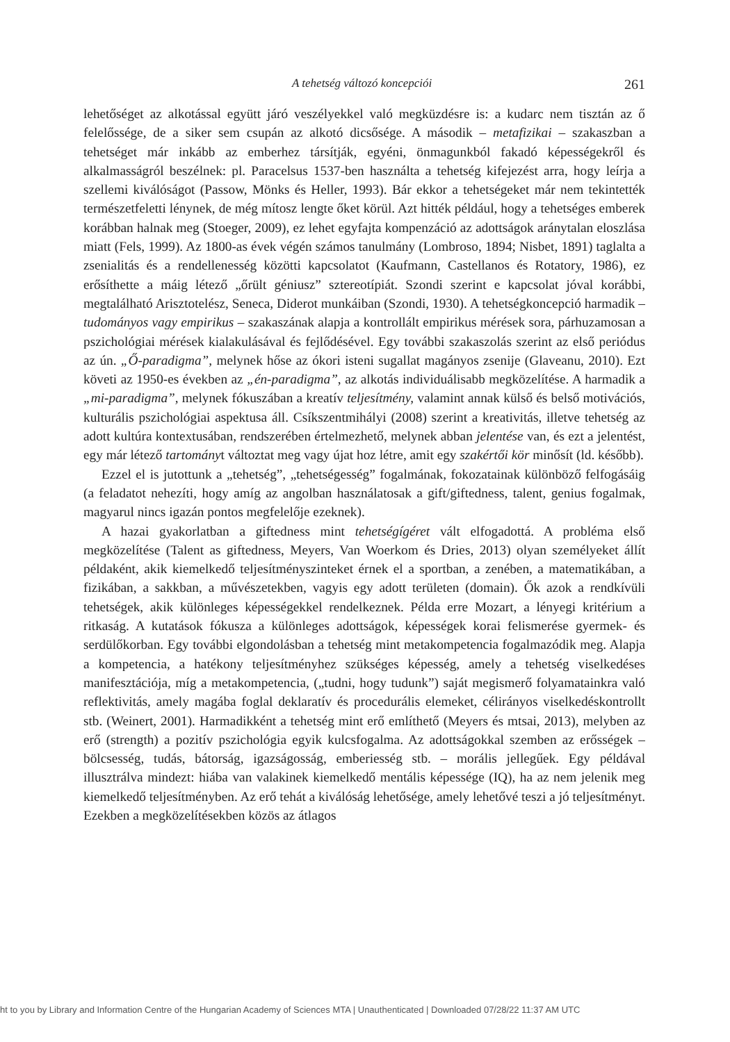A tehetség változó koncepciói 261
lehetőséget az alkotással együtt járó veszélyekkel való megküzdésre is: a kudarc nem tisztán az ő felelőssége, de a siker sem csupán az alkotó dicsősége. A második – metafizikai – szakaszban a tehetséget már inkább az emberhez társítják, egyéni, önmagunkból fakadó képességekről és alkalmasságról beszélnek: pl. Paracelsus 1537-ben használta a tehetség kifejezést arra, hogy leírja a szellemi kiválóságot (Passow, Mönks és Heller, 1993). Bár ekkor a tehetségeket már nem tekintették természetfeletti lénynek, de még mítosz lengte őket körül. Azt hitték például, hogy a tehetséges emberek korábban halnak meg (Stoeger, 2009), ez lehet egyfajta kompenzáció az adottságok aránytalan eloszlása miatt (Fels, 1999). Az 1800-as évek végén számos tanulmány (Lombroso, 1894; Nisbet, 1891) taglalta a zsenialitás és a rendellenesség közötti kapcsolatot (Kaufmann, Castellanos és Rotatory, 1986), ez erősíthette a máig létező „őrült géniusz” sztereotípiát. Szondi szerint e kapcsolat jóval korábbi, megtalálható Arisztotelész, Seneca, Diderot munkáiban (Szondi, 1930). A tehetségkoncepció harmadik – tudományos vagy empirikus – szakaszának alapja a kontrollált empirikus mérések sora, párhuzamosan a pszichológiai mérések kialakulásával és fejlődésével. Egy további szakaszolás szerint az első periódus az ún. „Ő-paradigma”, melynek hőse az ókori isteni sugallat magányos zsenije (Glaveanu, 2010). Ezt követi az 1950-es években az „én-paradigma”, az alkotás individuálisabb megközelítése. A harmadik a „mi-paradigma”, melynek fókuszában a kreatív teljesítmény, valamint annak külső és belső motivációs, kulturális pszichológiai aspektusa áll. Csíkszentmihályi (2008) szerint a kreativitás, illetve tehetség az adott kultúra kontextusában, rendszerében értelmezhető, melynek abban jelentése van, és ezt a jelentést, egy már létező tartományt változtat meg vagy újat hoz létre, amit egy szakértői kör minősít (ld. később).
Ezzel el is jutottunk a „tehetség”, „tehetségesség” fogalmának, fokozatainak különböző felfogásáig (a feladatot nehezíti, hogy amíg az angolban használatosak a gift/giftedness, talent, genius fogalmak, magyarul nincs igazán pontos megfelelője ezeknek).
A hazai gyakorlatban a giftedness mint tehetségígéret vált elfogadottá. A probléma első megközelítése (Talent as giftedness, Meyers, Van Woerkom és Dries, 2013) olyan személyeket állít példaként, akik kiemelkedő teljesítményszinteket érnek el a sportban, a zenében, a matematikában, a fizikában, a sakkban, a művészetekben, vagyis egy adott területen (domain). Ők azok a rendkívüli tehetségek, akik különleges képességekkel rendelkeznek. Példa erre Mozart, a lényegi kritérium a ritkaság. A kutatások fókusza a különleges adottságok, képességek korai felismerése gyermek- és serdülőkorban. Egy további elgondolásban a tehetség mint metakompetencia fogalmazódik meg. Alapja a kompetencia, a hatékony teljesítményhez szükséges képesség, amely a tehetség viselkedéses manifesztációja, míg a metakompetencia, („tudni, hogy tudunk”) saját megismerő folyamatainkra való reflektivitás, amely magába foglal deklaratív és procedurális elemeket, célirányos viselkedéskontrollt stb. (Weinert, 2001). Harmadikként a tehetség mint erő említhető (Meyers és mtsai, 2013), melyben az erő (strength) a pozitív pszichológia egyik kulcsfogalma. Az adottságokkal szemben az erősségek – bölcsesség, tudás, bátorság, igazságosság, emberiesség stb. – morális jellegűek. Egy példával illusztrálva mindezt: hiába van valakinek kiemelkedő mentális képessége (IQ), ha az nem jelenik meg kiemelkedő teljesítményben. Az erő tehát a kiválóság lehetősége, amely lehetővé teszi a jó teljesítményt. Ezekben a megközelítésekben közös az átlagos
ht to you by Library and Information Centre of the Hungarian Academy of Sciences MTA | Unauthenticated | Downloaded 07/28/22 11:37 AM UTC